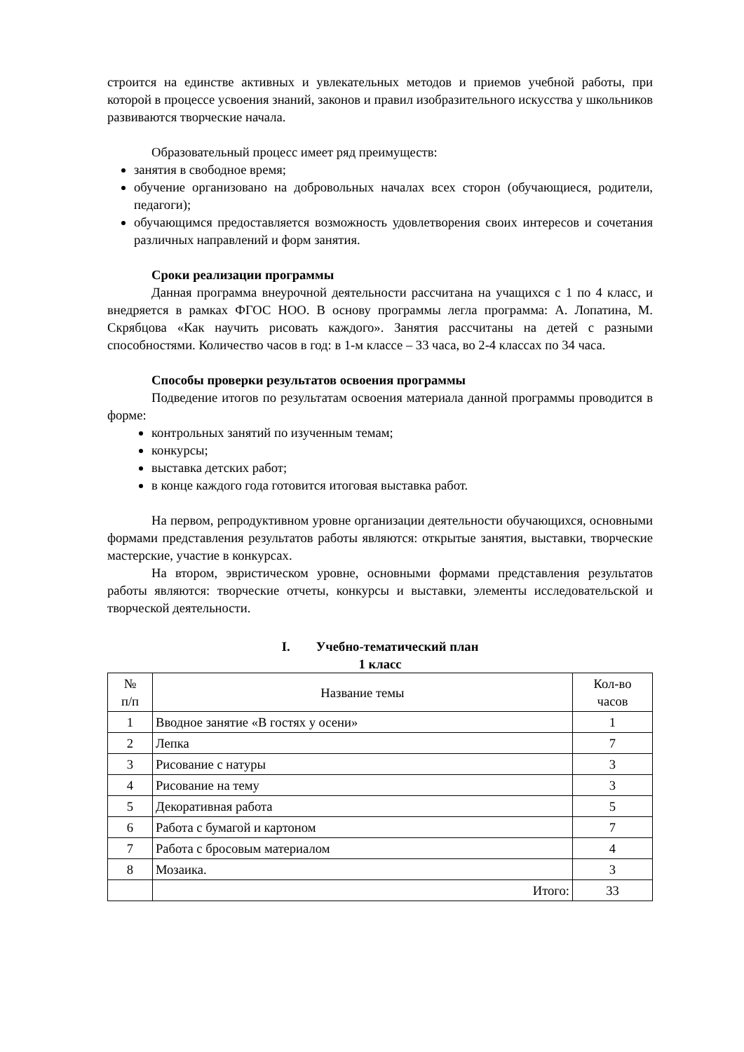строится на единстве активных и увлекательных методов и приемов учебной работы, при которой в процессе усвоения знаний, законов и правил изобразительного искусства у школьников развиваются творческие начала.
Образовательный процесс имеет ряд преимуществ:
занятия в свободное время;
обучение организовано на добровольных началах всех сторон (обучающиеся, родители, педагоги);
обучающимся предоставляется возможность удовлетворения своих интересов и сочетания различных направлений и форм занятия.
Сроки реализации программы
Данная программа внеурочной деятельности рассчитана на учащихся с 1 по 4 класс, и внедряется в рамках ФГОС НОО. В основу программы легла программа: А. Лопатина, М. Скрябцова «Как научить рисовать каждого». Занятия рассчитаны на детей с разными способностями. Количество часов в год: в 1-м классе – 33 часа, во 2-4 классах по 34 часа.
Способы проверки результатов освоения программы
Подведение итогов по результатам освоения материала данной программы проводится в форме:
контрольных занятий по изученным темам;
конкурсы;
выставка детских работ;
в конце каждого года готовится итоговая выставка работ.
На первом, репродуктивном уровне организации деятельности обучающихся, основными формами представления результатов работы являются: открытые занятия, выставки, творческие мастерские, участие в конкурсах.
На втором, эвристическом уровне, основными формами представления результатов работы являются: творческие отчеты, конкурсы и выставки, элементы исследовательской и творческой деятельности.
I. Учебно-тематический план
1 класс
| № п/п | Название темы | Кол-во часов |
| --- | --- | --- |
| 1 | Вводное занятие «В гостях у осени» | 1 |
| 2 | Лепка | 7 |
| 3 | Рисование с натуры | 3 |
| 4 | Рисование на тему | 3 |
| 5 | Декоративная работа | 5 |
| 6 | Работа с бумагой и картоном | 7 |
| 7 | Работа с бросовым материалом | 4 |
| 8 | Мозаика. | 3 |
| | Итого: | 33 |